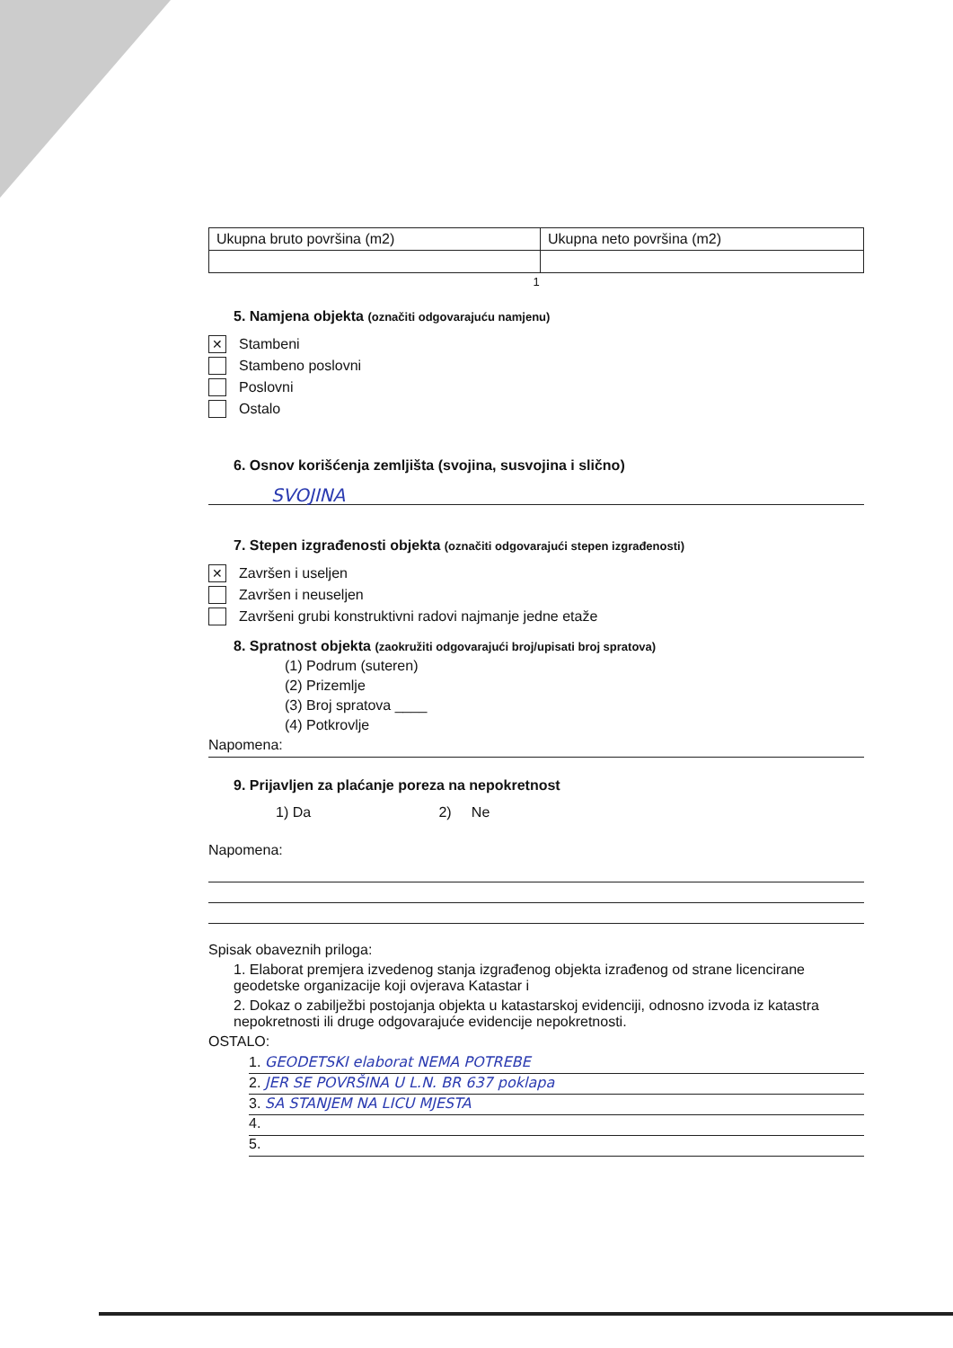| Ukupna bruto površina (m2) | Ukupna neto površina (m2) |
1
5. Namjena objekta (označiti odgovarajuću namjenu)
✕
Stambeni
Stambeno poslovni
Poslovni
Ostalo
6. Osnov korišćenja zemljišta (svojina, susvojina i slično)
SVOJINA
7. Stepen izgrađenosti objekta (označiti odgovarajući stepen izgrađenosti)
✕
Završen i useljen
Završen i neuseljen
Završeni grubi konstruktivni radovi najmanje jedne etaže
8. Spratnost objekta (zaokružiti odgovarajući broj/upisati broj spratova)
(1) Podrum (suteren)
(2) Prizemlje
(3) Broj spratova ____
(4) Potkrovlje
Napomena:
9. Prijavljen za plaćanje poreza na nepokretnost
1) Da 2) Ne
Napomena:
Spisak obaveznih priloga:
1. Elaborat premjera izvedenog stanja izgrađenog objekta izrađenog od strane licencirane geodetske organizacije koji ovjerava Katastar i
2. Dokaz o zabilježbi postojanja objekta u katastarskoj evidenciji, odnosno izvoda iz katastra nepokretnosti ili druge odgovarajuće evidencije nepokretnosti.
OSTALO:
1. GEODETSKI elaborat NEMA POTREBE
2. JER SE POVRŠINA U L.N. BR 637 poklapa
3. SA STANJEM NA LICU MJESTA
4.
5.